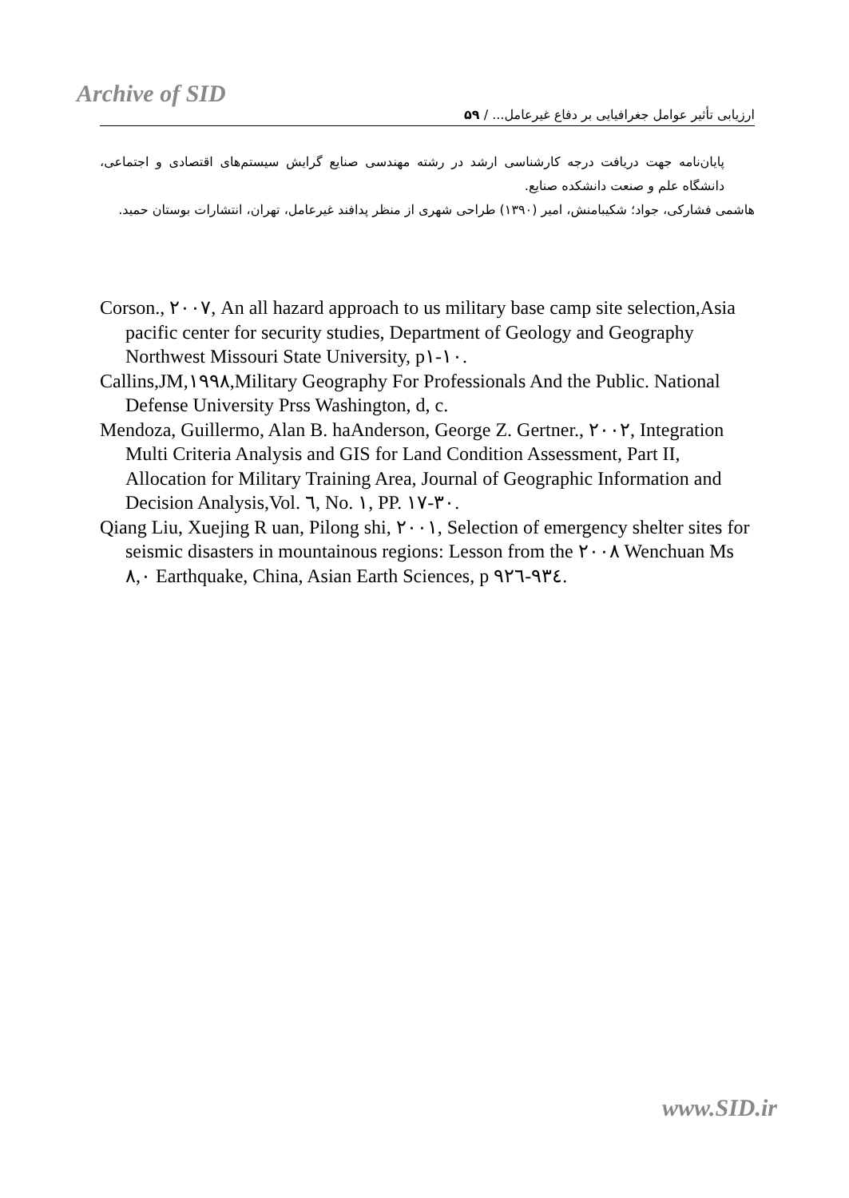Archive of SID
ارزیابی تأثیر عوامل جغرافیایی بر دفاع غیرعامل... / ۵۹
پایان‌نامه جهت دریافت درجه کارشناسی ارشد در رشته مهندسی صنایع گرایش سیستم‌های اقتصادی و اجتماعی، دانشگاه علم و صنعت دانشکده صنایع.
هاشمی فشارکی، جواد؛ شکیبامنش، امیر (۱۳۹۰) طراحی شهری از منظر پدافند غیرعامل، تهران، انتشارات بوستان حمید.
Corson., ۲۰۰۷, An all hazard approach to us military base camp site selection,Asia pacific center for security studies, Department of Geology and Geography Northwest Missouri State University, p۱-۱۰.
Callins,JM,۱۹۹۸,Military Geography For Professionals And the Public. National Defense University Prss Washington, d, c.
Mendoza, Guillermo, Alan B. haAnderson, George Z. Gertner., ۲۰۰۲, Integration Multi Criteria Analysis and GIS for Land Condition Assessment, Part II, Allocation for Military Training Area, Journal of Geographic Information and Decision Analysis,Vol. ٦, No. ۱, PP. ۱۷-۳۰.
Qiang Liu, Xuejing R uan, Pilong shi, ۲۰۰۱, Selection of emergency shelter sites for seismic disasters in mountainous regions: Lesson from the ۲۰۰۸ Wenchuan Ms ۸,۰ Earthquake, China, Asian Earth Sciences, p ۹۲٦-۹۳٤.
www.SID.ir